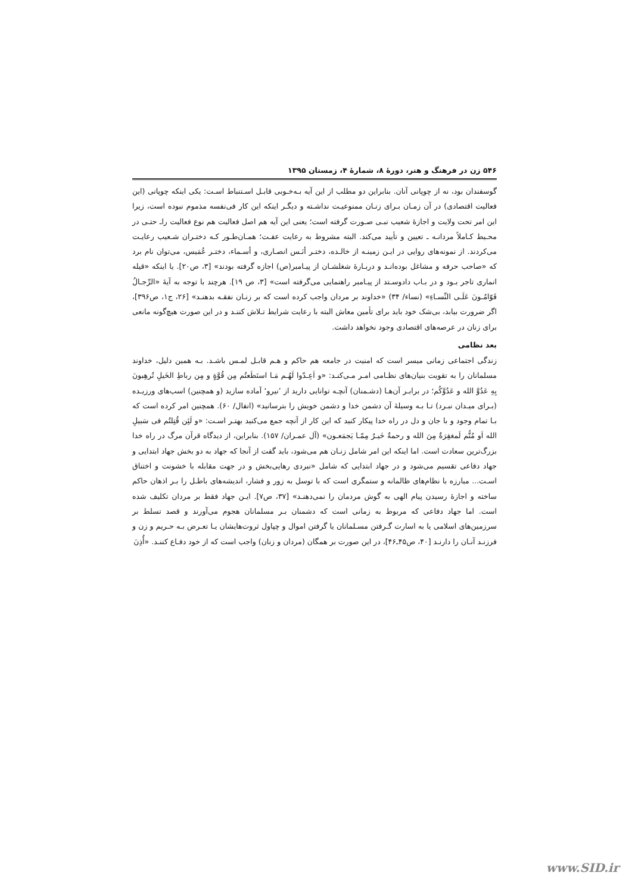۵۴۶ زن در فرهنگ و هنر، دورۀ ۸، شمارۀ ۴، زمستان ۱۳۹۵
گوسفندان بود، نه از چوپانی آنان. بنابراین دو مطلب از این آیه بـه‌خـوبی قابـل اسـتنباط اسـت: یکی اینکه چوپانی (این فعالیت اقتصادی) در آن زمـان بـرای زنـان ممنوعیـت نداشـته و دیگـر اینکه این کار فی‌نفسه مذموم نبوده است، زیرا این امر تحت ولایت و اجازۀ شعیب نبـی صـورت گرفته است؛ یعنی این آیه هم اصل فعالیت هم نوع فعالیت راـ حتـی در محـیط کـاملاً مردانـه ـ تعیین و تأیید می‌کند. البته مشروط به رعایت عفـت؛ همـان‌طـور کـه دختـران شـعیب رعایـت می‌کردند. از نمونه‌های روایی در ایـن زمینـه از خالـده، دختـر أنَـس انصـاری، و أسـماء، دختـر عُمَیس، می‌توان نام برد که «صاحب حرفه و مشاغل بوده‌انـد و دربـارۀ شغلشـان از پیـامبر(ص) اجازه گرفته بودند» [۳، ص۲۰]. یا اینکه «قیله انماری تاجر بـود و در بـاب دادوسـتد از پیـامبر راهنمایی می‌گرفته است» [۳، ص ۱۹]. هرچند با توجه به آیۀ «الرِّجـالُ قَوّامُـونَ عَلَـی النِّسـاءِ» (نساء/ ۳۴) «خداوند بر مردان واجب کرده است که بر زنـان نفقـه بدهنـد» [۲۶، ج۱، ص۳۹۶]، اگر ضرورت بیابد، بی‌شک خود باید برای تأمین معاش البته با رعایت شرایط تـلاش کننـد و در این صورت هیچ‌گونه مانعی برای زنان در عرصه‌های اقتصادی وجود نخواهد داشت.
بعد نظامی
زندگی اجتماعی زمانی میسر است که امنیت در جامعه هم حاکم و هـم قابـل لمـس باشـد. بـه همین دلیل، خداوند مسلمانان را به تقویت بنیان‌های نظـامی امـر مـی‌کنـد: «و اَعِـدّوا لَهُـم مَـا استَطَعتُم مِن قُوَّةٍ و مِن رباطِ الخَیلِ تُرهِبونَ بِهِ عَدُوَّ الله و عَدُوَّکُم؛ در برابـر آن‌هـا (دشـمنان) آنچـه توانایی دارید از ’نیرو‘ آماده سازید (و همچنین) اسب‌های ورزیـده (بـرای میـدان نبـرد) تـا بـه وسیلۀ آن دشمن خدا و دشمن خویش را بترسانید» (انفال/ ۶۰). همچنین امر کرده است که بـا تمام وجود و با جان و دل در راه خدا پیکار کنید که این کار از آنچه جمع می‌کنید بهتـر اسـت: «و لَئِن قُتِلتُم فی سَبیلِ الله اَو مُتُّم لَمغفِرَةٌ مِنَ الله و رحمةٌ خَیـرٌ مِمّـا یَجمَعـون» (آل عمـران/ ۱۵۷). بنابراین، از دیدگاه قرآن مرگ در راه خدا بزرگ‌ترین سعادت است. اما اینکه این امر شامل زنـان هم می‌شود، باید گفت از آنجا که جهاد به دو بخش جهاد ابتدایی و جهاد دفاعی تقسیم می‌شود و در جهاد ابتدایی که شامل «نبردی رهایی‌بخش و در جهت مقابله با خشونت و اختناق اسـت... مبارزه با نظام‌های ظالمانه و ستمگری است که با توسل به زور و فشار، اندیشه‌های باطـل را بـر اذهان حاکم ساخته و اجازۀ رسیدن پیام الهی به گوش مردمان را نمی‌دهنـد» [۳۷، ص۷]. ایـن جهاد فقط بر مردان تکلیف شده است. اما جهاد دفاعی که مربوط به زمانی است که دشمنان بـر مسلمانان هجوم می‌آورند و قصد تسلط بر سرزمین‌های اسلامی یا به اسارت گـرفتن مسـلمانان یا گرفتن اموال و چپاول ثروت‌هایشان یـا تعـرض بـه حـریم و زن و فرزنـد آنـان را دارنـد [۴۰، ص۴۵ـ۴۶]، در این صورت بر همگان (مردان و زنان) واجب است که از خود دفـاع کننـد. «أُذِنَ
www.SID.ir